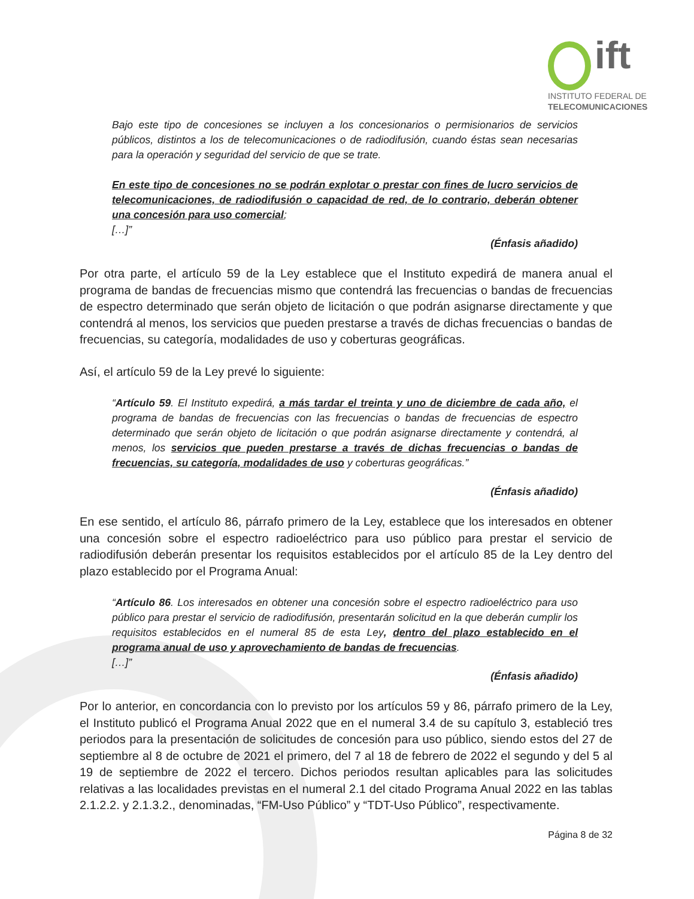ift
INSTITUTO FEDERAL DE
TELECOMUNICACIONES
Bajo este tipo de concesiones se incluyen a los concesionarios o permisionarios de servicios públicos, distintos a los de telecomunicaciones o de radiodifusión, cuando éstas sean necesarias para la operación y seguridad del servicio de que se trate.
En este tipo de concesiones no se podrán explotar o prestar con fines de lucro servicios de telecomunicaciones, de radiodifusión o capacidad de red, de lo contrario, deberán obtener una concesión para uso comercial;
[…]”
(Énfasis añadido)
Por otra parte, el artículo 59 de la Ley establece que el Instituto expedirá de manera anual el programa de bandas de frecuencias mismo que contendrá las frecuencias o bandas de frecuencias de espectro determinado que serán objeto de licitación o que podrán asignarse directamente y que contendrá al menos, los servicios que pueden prestarse a través de dichas frecuencias o bandas de frecuencias, su categoría, modalidades de uso y coberturas geográficas.
Así, el artículo 59 de la Ley prevé lo siguiente:
“Artículo 59. El Instituto expedirá, a más tardar el treinta y uno de diciembre de cada año, el programa de bandas de frecuencias con las frecuencias o bandas de frecuencias de espectro determinado que serán objeto de licitación o que podrán asignarse directamente y contendrá, al menos, los servicios que pueden prestarse a través de dichas frecuencias o bandas de frecuencias, su categoría, modalidades de uso y coberturas geográficas.”
(Énfasis añadido)
En ese sentido, el artículo 86, párrafo primero de la Ley, establece que los interesados en obtener una concesión sobre el espectro radioeléctrico para uso público para prestar el servicio de radiodifusión deberán presentar los requisitos establecidos por el artículo 85 de la Ley dentro del plazo establecido por el Programa Anual:
“Artículo 86. Los interesados en obtener una concesión sobre el espectro radioeléctrico para uso público para prestar el servicio de radiodifusión, presentarán solicitud en la que deberán cumplir los requisitos establecidos en el numeral 85 de esta Ley, dentro del plazo establecido en el programa anual de uso y aprovechamiento de bandas de frecuencias.
[…]”
(Énfasis añadido)
Por lo anterior, en concordancia con lo previsto por los artículos 59 y 86, párrafo primero de la Ley, el Instituto publicó el Programa Anual 2022 que en el numeral 3.4 de su capítulo 3, estableció tres periodos para la presentación de solicitudes de concesión para uso público, siendo estos del 27 de septiembre al 8 de octubre de 2021 el primero, del 7 al 18 de febrero de 2022 el segundo y del 5 al 19 de septiembre de 2022 el tercero. Dichos periodos resultan aplicables para las solicitudes relativas a las localidades previstas en el numeral 2.1 del citado Programa Anual 2022 en las tablas 2.1.2.2. y 2.1.3.2., denominadas, “FM-Uso Público” y “TDT-Uso Público”, respectivamente.
Página 8 de 32